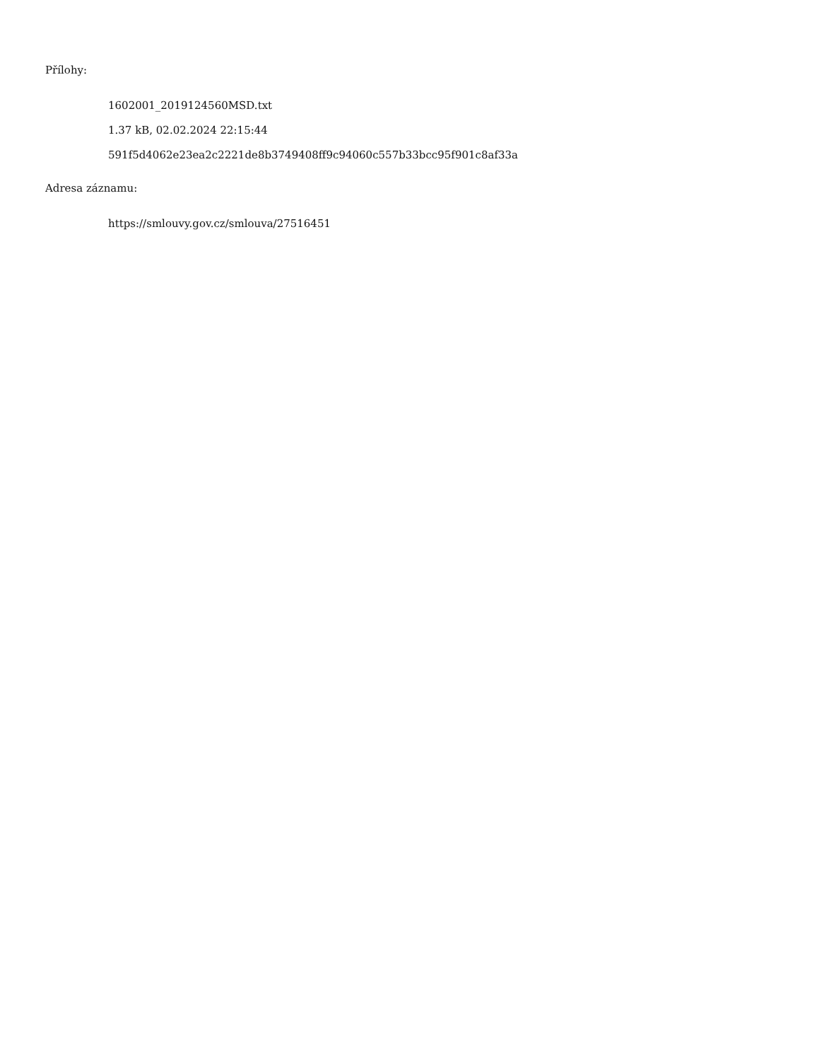Přílohy:
1602001_2019124560MSD.txt
1.37 kB, 02.02.2024 22:15:44
591f5d4062e23ea2c2221de8b3749408ff9c94060c557b33bcc95f901c8af33a
Adresa záznamu:
https://smlouvy.gov.cz/smlouva/27516451